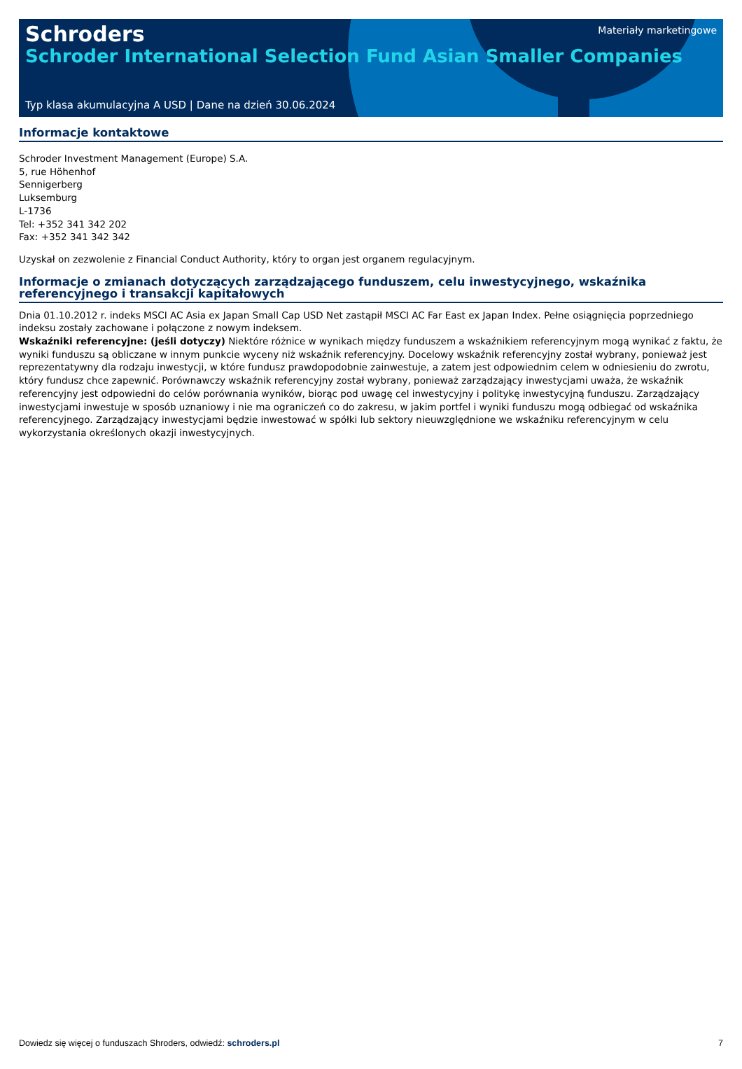Schroders
Schroder International Selection Fund Asian Smaller Companies
Materiały marketingowe
Typ klasa akumulacyjna A USD | Dane na dzień 30.06.2024
Informacje kontaktowe
Schroder Investment Management (Europe) S.A.
5, rue Höhenhof
Sennigerberg
Luksemburg
L-1736
Tel: +352 341 342 202
Fax: +352 341 342 342
Uzyskał on zezwolenie z Financial Conduct Authority, który to organ jest organem regulacyjnym.
Informacje o zmianach dotyczących zarządzającego funduszem, celu inwestycyjnego, wskaźnika referencyjnego i transakcji kapitałowych
Dnia 01.10.2012 r. indeks MSCI AC Asia ex Japan Small Cap USD Net zastąpił MSCI AC Far East ex Japan Index. Pełne osiągnięcia poprzedniego indeksu zostały zachowane i połączone z nowym indeksem.
Wskaźniki referencyjne: (jeśli dotyczy) Niektóre różnice w wynikach między funduszem a wskaźnikiem referencyjnym mogą wynikać z faktu, że wyniki funduszu są obliczane w innym punkcie wyceny niż wskaźnik referencyjny. Docelowy wskaźnik referencyjny został wybrany, ponieważ jest reprezentatywny dla rodzaju inwestycji, w które fundusz prawdopodobnie zainwestuje, a zatem jest odpowiednim celem w odniesieniu do zwrotu, który fundusz chce zapewnić. Porównawczy wskaźnik referencyjny został wybrany, ponieważ zarządzający inwestycjami uważa, że wskaźnik referencyjny jest odpowiedni do celów porównania wyników, biorąc pod uwagę cel inwestycyjny i politykę inwestycyjną funduszu. Zarządzający inwestycjami inwestuje w sposób uznaniowy i nie ma ograniczeń co do zakresu, w jakim portfel i wyniki funduszu mogą odbiegać od wskaźnika referencyjnego. Zarządzający inwestycjami będzie inwestować w spółki lub sektory nieuwzględnione we wskaźniku referencyjnym w celu wykorzystania określonych okazji inwestycyjnych.
Dowiedz się więcej o funduszach Shroders, odwiedź: schroders.pl 7